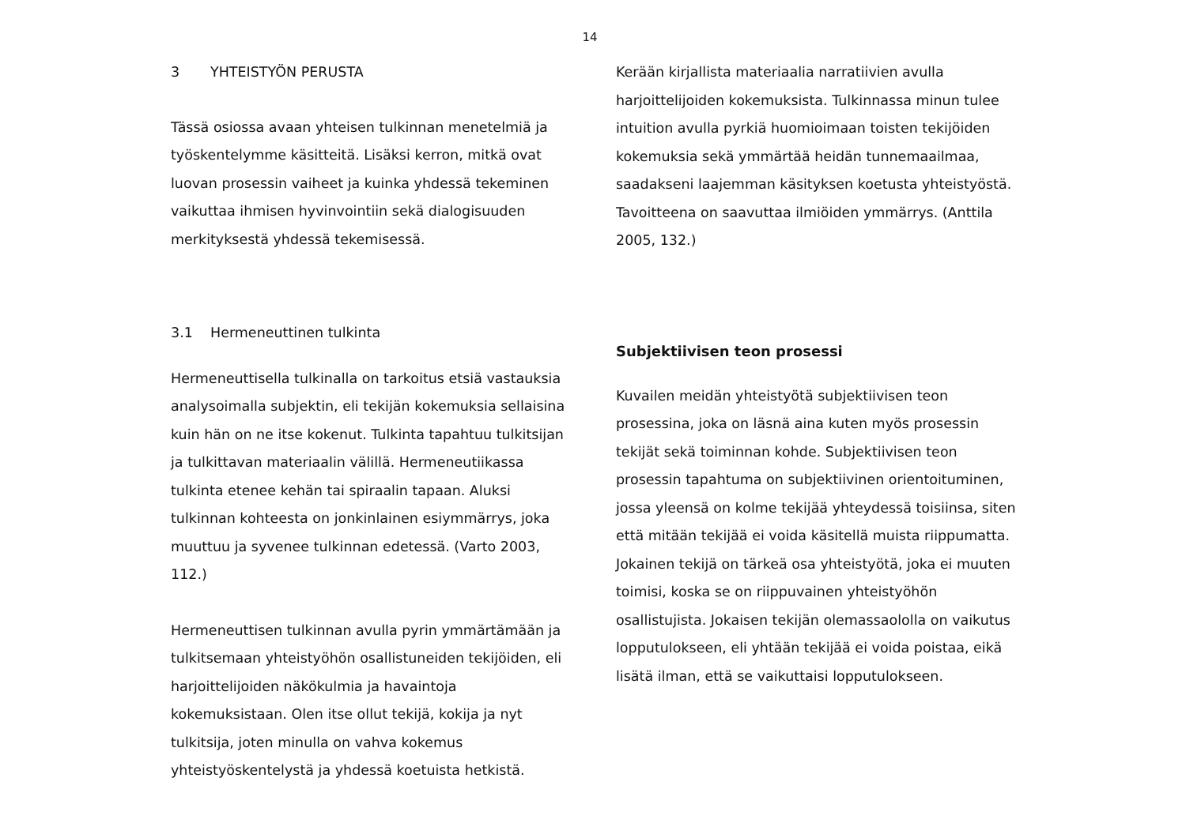14
3 YHTEISTYÖN PERUSTA
Tässä osiossa avaan yhteisen tulkinnan menetelmiä ja työskentelymme käsitteitä. Lisäksi kerron, mitkä ovat luovan prosessin vaiheet ja kuinka yhdessä tekeminen vaikuttaa ihmisen hyvinvointiin sekä dialogisuuden merkityksestä yhdessä tekemisessä.
3.1 Hermeneuttinen tulkinta
Hermeneuttisella tulkinalla on tarkoitus etsiä vastauksia analysoimalla subjektin, eli tekijän kokemuksia sellaisina kuin hän on ne itse kokenut. Tulkinta tapahtuu tulkitsijan ja tulkittavan materiaalin välillä. Hermeneutiikassa tulkinta etenee kehän tai spiraalin tapaan. Aluksi tulkinnan kohteesta on jonkinlainen esiymmärrys, joka muuttuu ja syvenee tulkinnan edetessä. (Varto 2003, 112.)
Hermeneuttisen tulkinnan avulla pyrin ymmärtämään ja tulkitsemaan yhteistyöhön osallistuneiden tekijöiden, eli harjoittelijoiden näkökulmia ja havaintoja kokemuksistaan. Olen itse ollut tekijä, kokija ja nyt tulkitsija, joten minulla on vahva kokemus yhteistyöskentelystä ja yhdessä koetuista hetkistä.
Kerään kirjallista materiaalia narratiivien avulla harjoittelijoiden kokemuksista. Tulkinnassa minun tulee intuition avulla pyrkiä huomioimaan toisten tekijöiden kokemuksia sekä ymmärtää heidän tunnemaailmaa, saadakseni laajemman käsityksen koetusta yhteistyöstä. Tavoitteena on saavuttaa ilmiöiden ymmärrys. (Anttila 2005, 132.)
Subjektiivisen teon prosessi
Kuvailen meidän yhteistyötä subjektiivisen teon prosessina, joka on läsnä aina kuten myös prosessin tekijät sekä toiminnan kohde. Subjektiivisen teon prosessin tapahtuma on subjektiivinen orientoituminen, jossa yleensä on kolme tekijää yhteydessä toisiinsa, siten että mitään tekijää ei voida käsitellä muista riippumatta. Jokainen tekijä on tärkeä osa yhteistyötä, joka ei muuten toimisi, koska se on riippuvainen yhteistyöhön osallistujista. Jokaisen tekijän olemassaololla on vaikutus lopputulokseen, eli yhtään tekijää ei voida poistaa, eikä lisätä ilman, että se vaikuttaisi lopputulokseen.